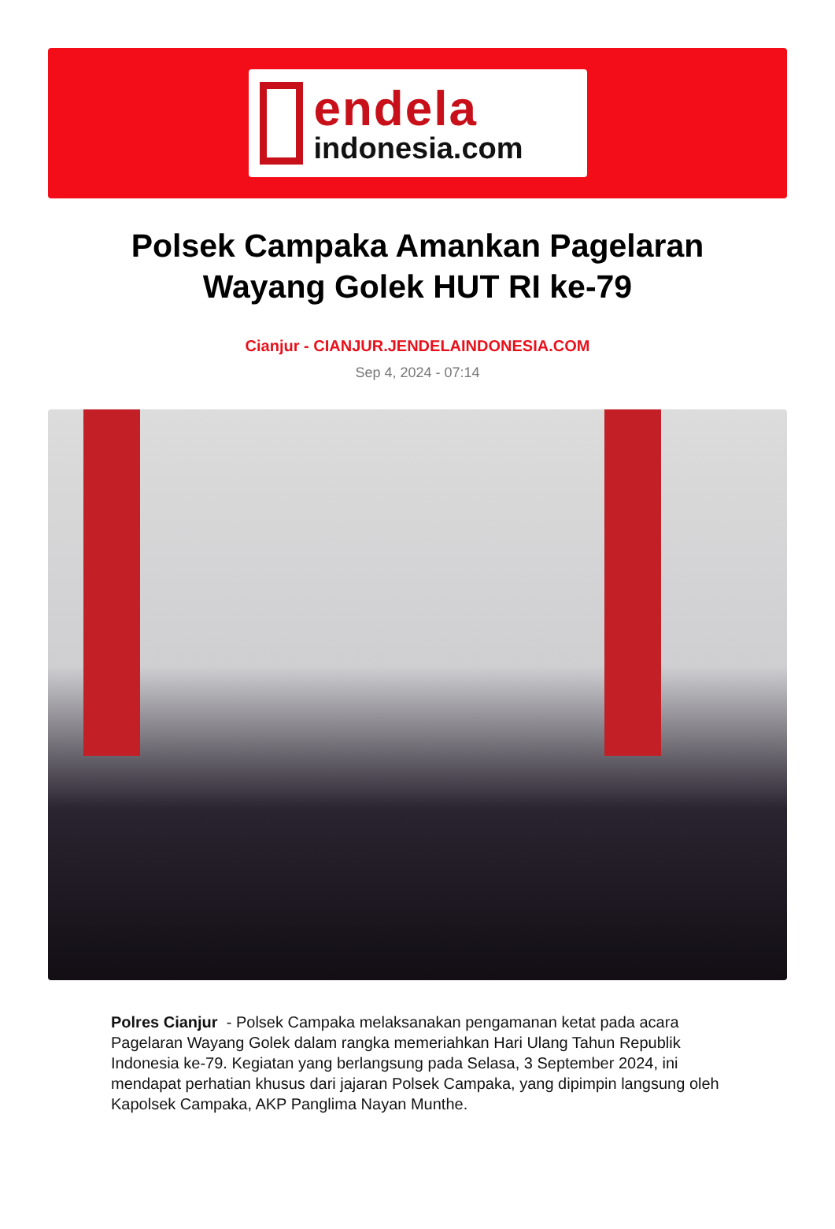endela
indonesia.com
Polsek Campaka Amankan Pagelaran Wayang Golek HUT RI ke-79
Cianjur - CIANJUR.JENDELAINDONESIA.COM
Sep 4, 2024 - 07:14
Polres Cianjur - Polsek Campaka melaksanakan pengamanan ketat pada acara Pagelaran Wayang Golek dalam rangka memeriahkan Hari Ulang Tahun Republik Indonesia ke-79. Kegiatan yang berlangsung pada Selasa, 3 September 2024, ini mendapat perhatian khusus dari jajaran Polsek Campaka, yang dipimpin langsung oleh Kapolsek Campaka, AKP Panglima Nayan Munthe.